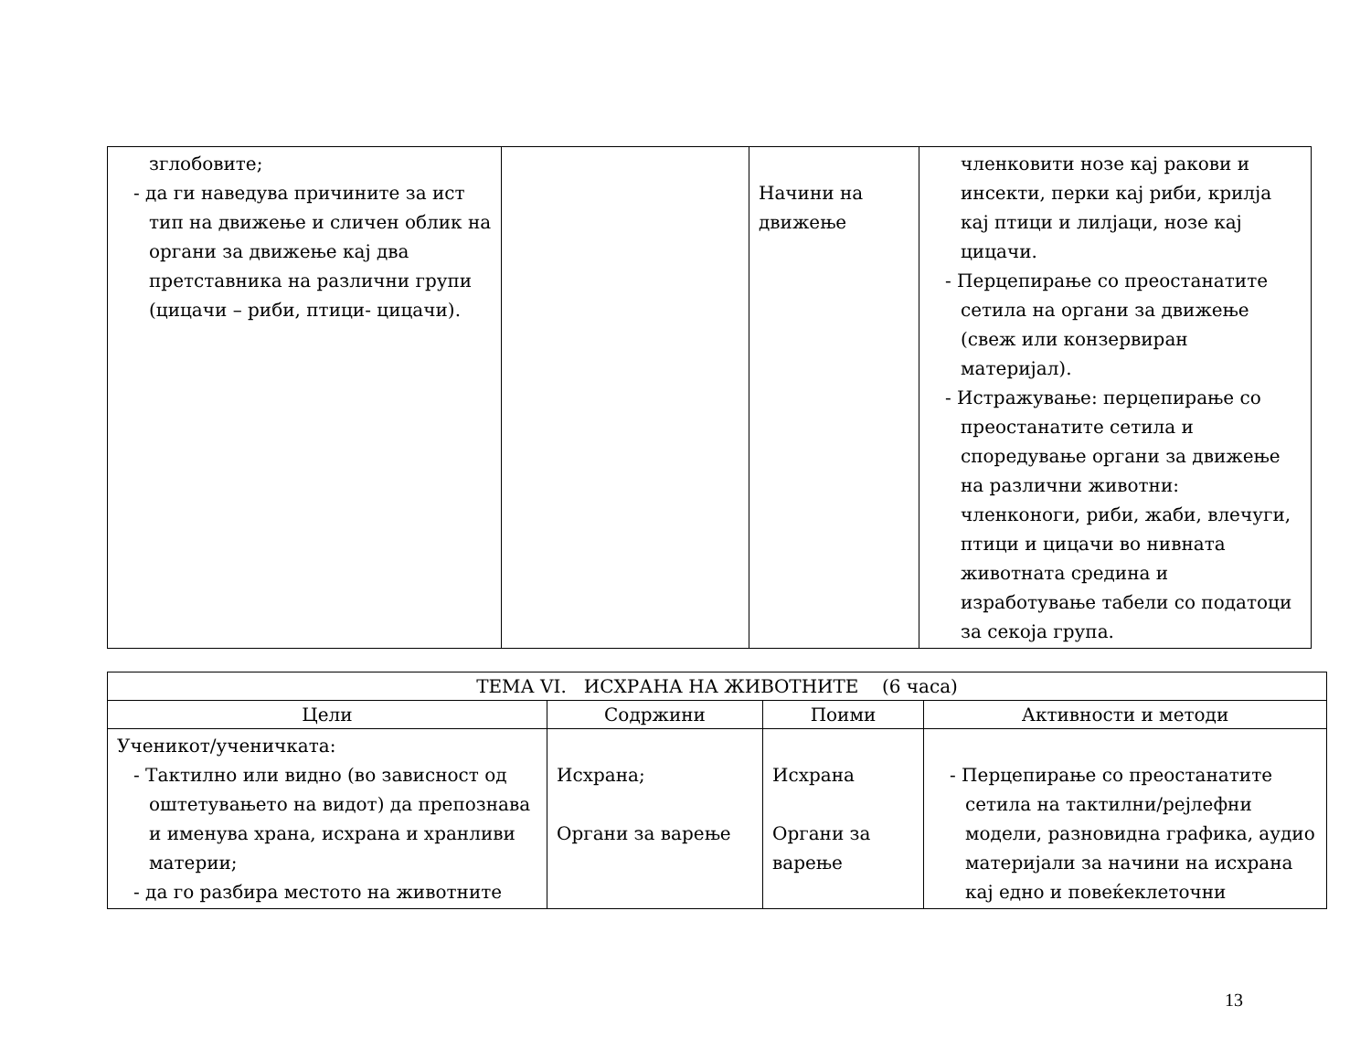| зглобовите; - да ги наведува причините за ист тип на движење и сличен облик на органи за движење кај два претставника на различни групи (цицачи – риби, птици- цицачи). | | Начини на движење | членковити нозе кај ракови и инсекти, перки кај риби, крилја кај птици и лилјаци, нозе кај цицачи. - Перцепирање со преостанатите сетила на органи за движење (свеж или конзервиран материјал). - Истражување: перцепирање со преостанатите сетила и споредување органи за движење на различни животни: членконоги, риби, жаби, влечуги, птици и цицачи во нивната животната средина и изработување табели со податоци за секоја група. |
| ТЕМА VI. ИСХРАНА НА ЖИВОТНИТЕ (6 часа) | | | |
| --- | --- | --- | --- |
| Цели | Содржини | Поими | Активности и методи |
| Ученикот/ученичката: - Тактилно или видно (во зависност од оштетувањето на видот) да препознава и именува храна, исхрана и хранливи материи; - да го разбира местото на животните | Исхрана; Органи за варење | Исхрана Органи за варење | - Перцепирање со преостанатите сетила на тактилни/рејлефни модели, разновидна графика, аудио материјали за начини на исхрана кај едно и повеќеклеточни |
13